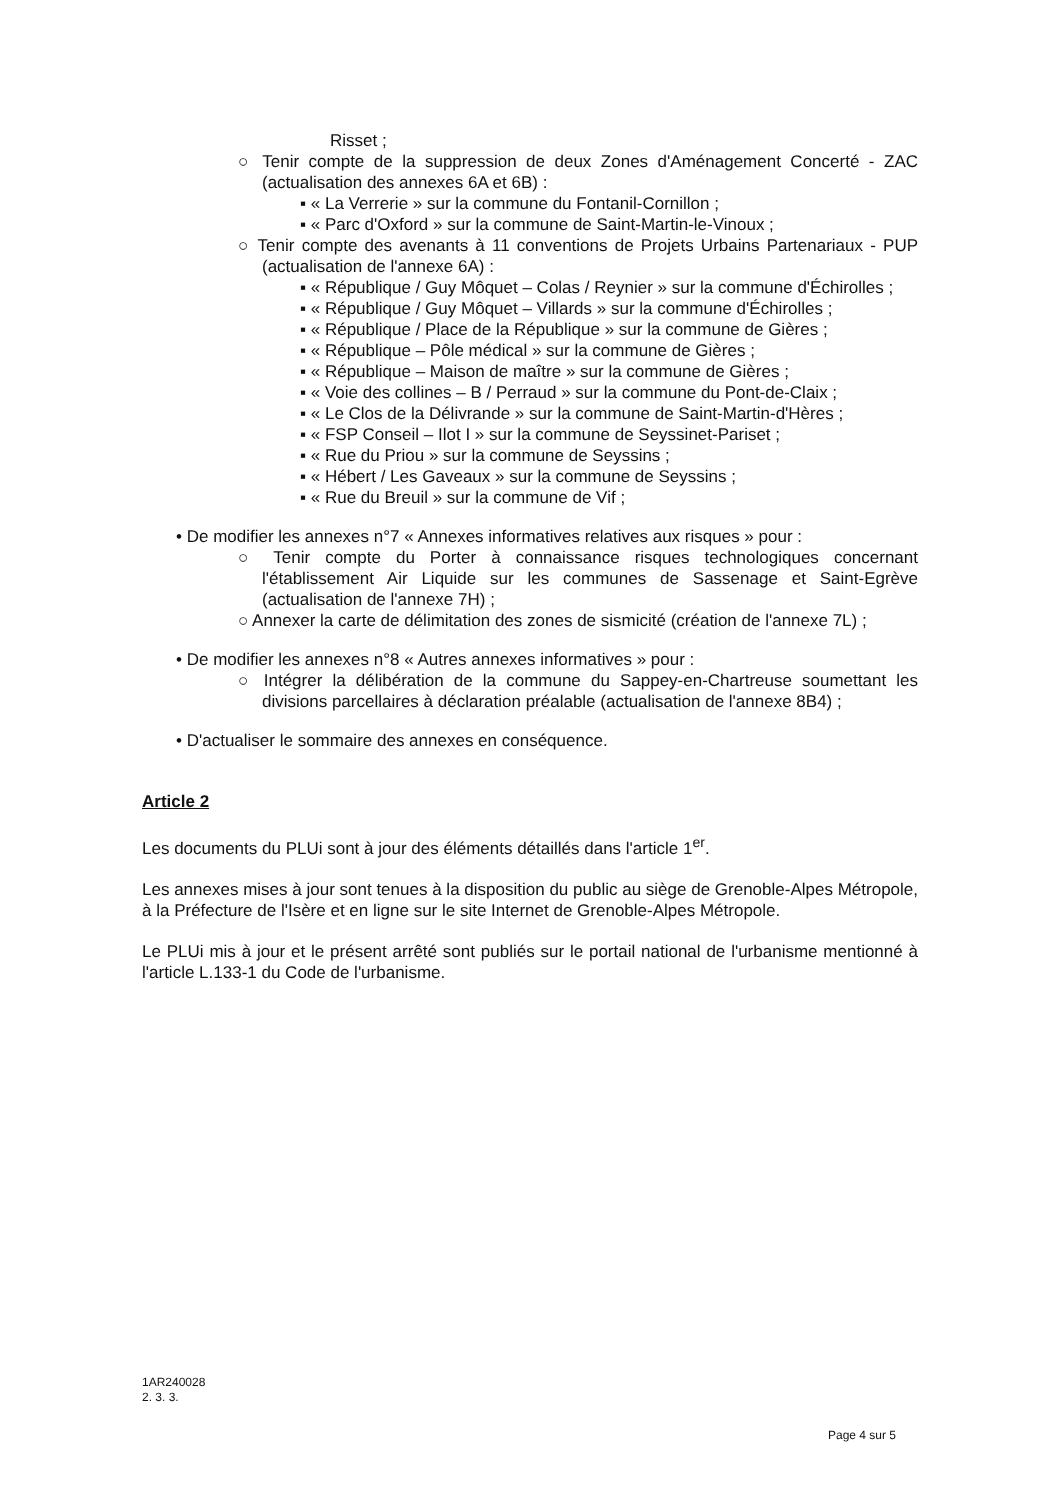Risset ;
○ Tenir compte de la suppression de deux Zones d'Aménagement Concerté - ZAC (actualisation des annexes 6A et 6B) :
▪ « La Verrerie » sur la commune du Fontanil-Cornillon ;
▪ « Parc d'Oxford » sur la commune de Saint-Martin-le-Vinoux ;
○ Tenir compte des avenants à 11 conventions de Projets Urbains Partenariaux - PUP (actualisation de l'annexe 6A) :
▪ « République / Guy Môquet – Colas / Reynier » sur la commune d'Échirolles ;
▪ « République / Guy Môquet – Villards » sur la commune d'Échirolles ;
▪ « République / Place de la République » sur la commune de Gières ;
▪ « République – Pôle médical » sur la commune de Gières ;
▪ « République – Maison de maître » sur la commune de Gières ;
▪ « Voie des collines – B / Perraud » sur la commune du Pont-de-Claix ;
▪ « Le Clos de la Délivrande » sur la commune de Saint-Martin-d'Hères ;
▪ « FSP Conseil – Ilot I » sur la commune de Seyssinet-Pariset ;
▪ « Rue du Priou » sur la commune de Seyssins ;
▪ « Hébert / Les Gaveaux » sur la commune de Seyssins ;
▪ « Rue du Breuil » sur la commune de Vif ;
• De modifier les annexes n°7 « Annexes informatives relatives aux risques » pour :
○ Tenir compte du Porter à connaissance risques technologiques concernant l'établissement Air Liquide sur les communes de Sassenage et Saint-Egrève (actualisation de l'annexe 7H) ;
○ Annexer la carte de délimitation des zones de sismicité (création de l'annexe 7L) ;
• De modifier les annexes n°8 « Autres annexes informatives » pour :
○ Intégrer la délibération de la commune du Sappey-en-Chartreuse soumettant les divisions parcellaires à déclaration préalable (actualisation de l'annexe 8B4) ;
• D'actualiser le sommaire des annexes en conséquence.
Article 2
Les documents du PLUi sont à jour des éléments détaillés dans l'article 1<sup>er</sup>.
Les annexes mises à jour sont tenues à la disposition du public au siège de Grenoble-Alpes Métropole, à la Préfecture de l'Isère et en ligne sur le site Internet de Grenoble-Alpes Métropole.
Le PLUi mis à jour et le présent arrêté sont publiés sur le portail national de l'urbanisme mentionné à l'article L.133-1 du Code de l'urbanisme.
1AR240028
2. 3. 3.
Page 4 sur 5